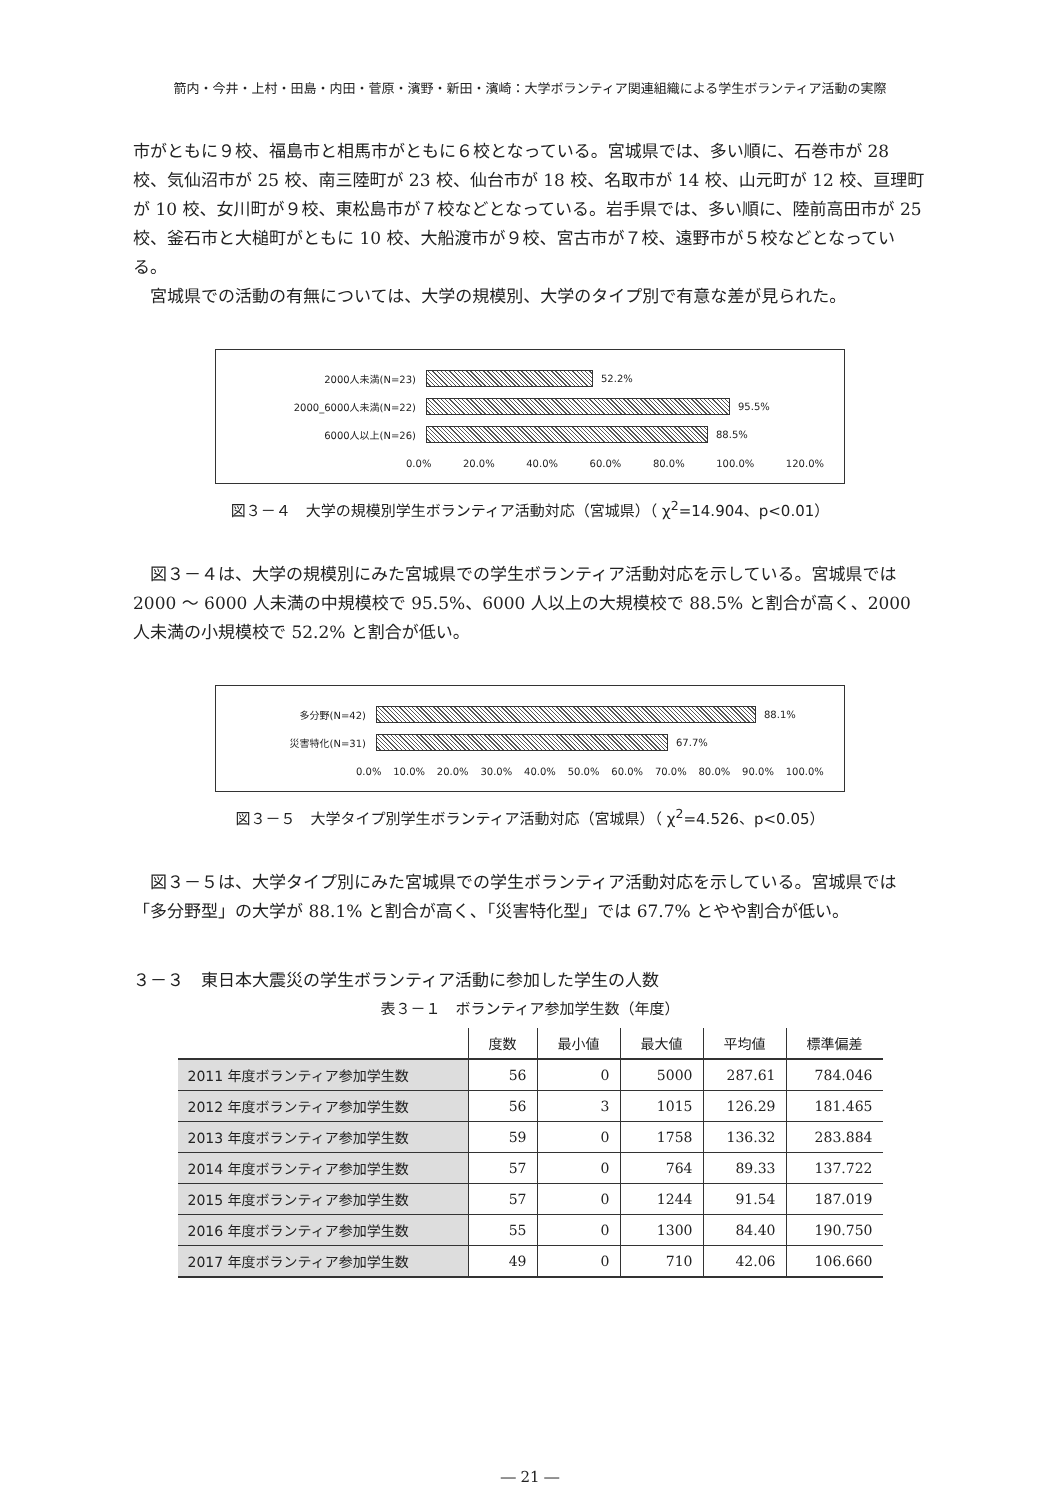箭内・今井・上村・田島・内田・菅原・濱野・新田・濱崎：大学ボランティア関連組織による学生ボランティア活動の実際
市がともに９校、福島市と相馬市がともに６校となっている。宮城県では、多い順に、石巻市が 28 校、気仙沼市が 25 校、南三陸町が 23 校、仙台市が 18 校、名取市が 14 校、山元町が 12 校、亘理町が 10 校、女川町が９校、東松島市が７校などとなっている。岩手県では、多い順に、陸前高田市が 25 校、釜石市と大槌町がともに 10 校、大船渡市が９校、宮古市が７校、遠野市が５校などとなっている。
宮城県での活動の有無については、大学の規模別、大学のタイプ別で有意な差が見られた。
2000人未満(N=23)
52.2%
2000_6000人未満(N=22)
95.5%
6000人以上(N=26)
88.5%
0.0% 20.0% 40.0% 60.0% 80.0% 100.0% 120.0%
図３－４　大学の規模別学生ボランティア活動対応（宮城県）（ χ<sup>2</sup>=14.904、p<0.01）
図３－４は、大学の規模別にみた宮城県での学生ボランティア活動対応を示している。宮城県では 2000 ～ 6000 人未満の中規模校で 95.5%、6000 人以上の大規模校で 88.5% と割合が高く、2000 人未満の小規模校で 52.2% と割合が低い。
多分野(N=42)
88.1%
災害特化(N=31)
67.7%
0.0% 10.0% 20.0% 30.0% 40.0% 50.0% 60.0% 70.0% 80.0% 90.0% 100.0%
図３－５　大学タイプ別学生ボランティア活動対応（宮城県）（ χ<sup>2</sup>=4.526、p<0.05）
図３－５は、大学タイプ別にみた宮城県での学生ボランティア活動対応を示している。宮城県では「多分野型」の大学が 88.1% と割合が高く、「災害特化型」では 67.7% とやや割合が低い。
３－３　東日本大震災の学生ボランティア活動に参加した学生の人数
表３－１　ボランティア参加学生数（年度）
| | 度数 | 最小値 | 最大値 | 平均値 | 標準偏差 |
| --- | --- | --- | --- | --- | --- |
| 2011 年度ボランティア参加学生数 | 56 | 0 | 5000 | 287.61 | 784.046 |
| 2012 年度ボランティア参加学生数 | 56 | 3 | 1015 | 126.29 | 181.465 |
| 2013 年度ボランティア参加学生数 | 59 | 0 | 1758 | 136.32 | 283.884 |
| 2014 年度ボランティア参加学生数 | 57 | 0 | 764 | 89.33 | 137.722 |
| 2015 年度ボランティア参加学生数 | 57 | 0 | 1244 | 91.54 | 187.019 |
| 2016 年度ボランティア参加学生数 | 55 | 0 | 1300 | 84.40 | 190.750 |
| 2017 年度ボランティア参加学生数 | 49 | 0 | 710 | 42.06 | 106.660 |
― 21 ―